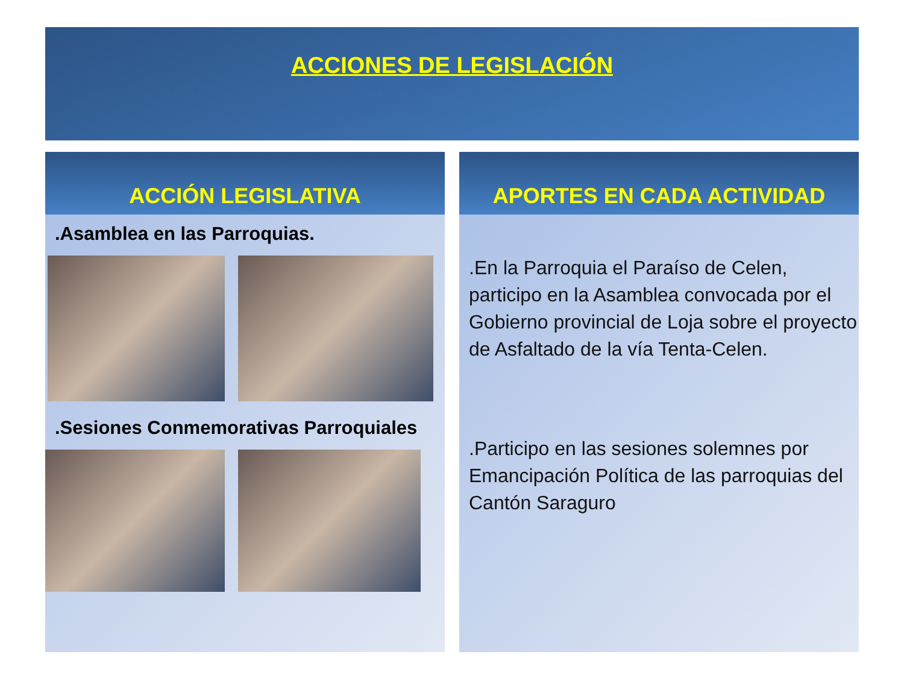ACCIONES DE LEGISLACIÓN
ACCIÓN LEGISLATIVA
.Asamblea en las Parroquias.
.Sesiones Conmemorativas Parroquiales
APORTES EN CADA ACTIVIDAD
.En la Parroquia el Paraíso de Celen, participo en la Asamblea convocada por el Gobierno provincial de Loja sobre el proyecto de Asfaltado de la vía Tenta-Celen.
.Participo en las sesiones solemnes por Emancipación Política de las parroquias del Cantón Saraguro